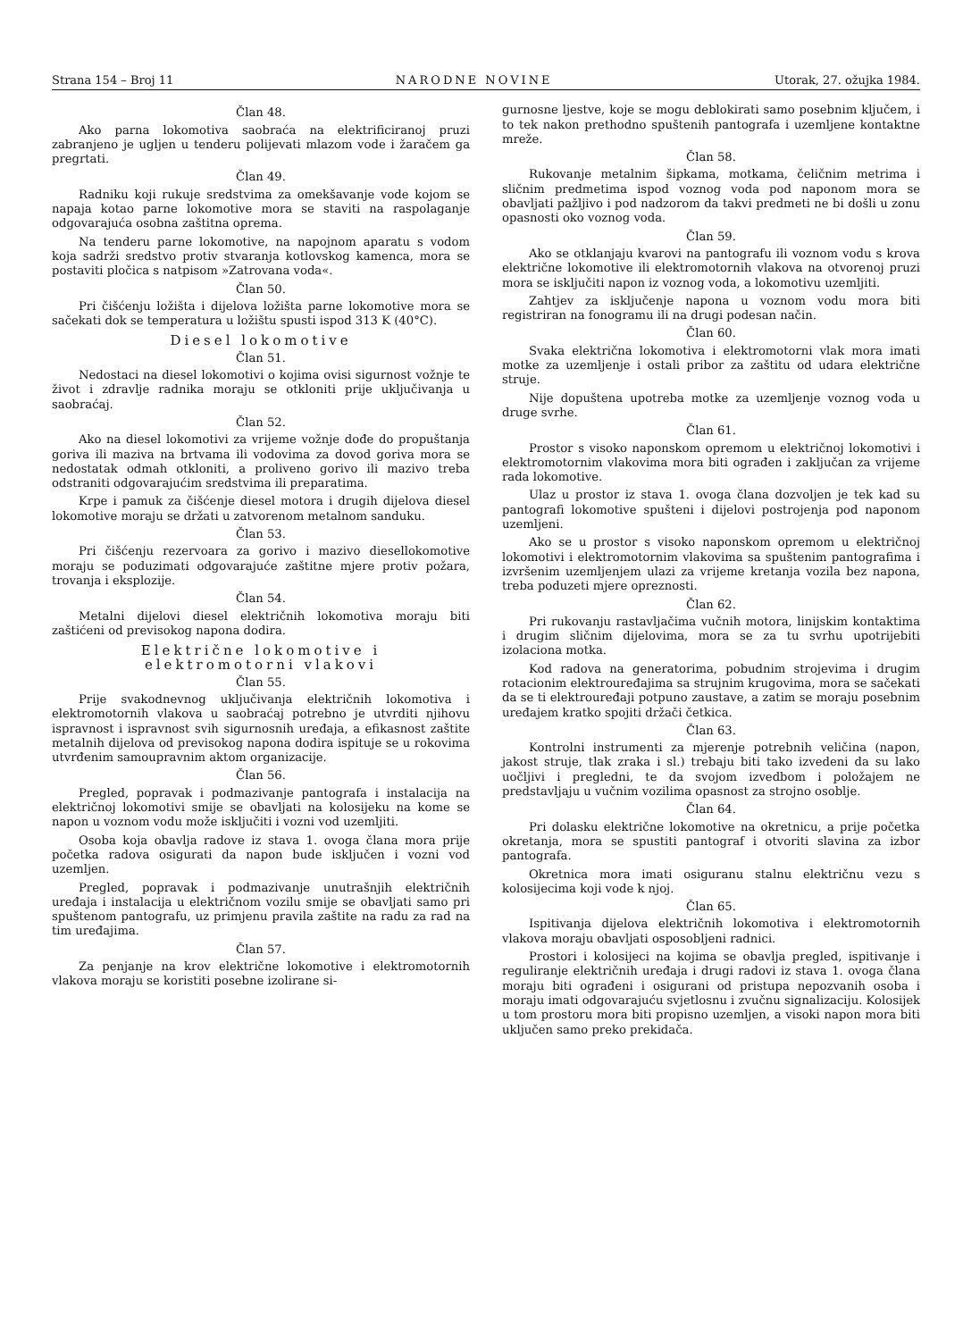Strana 154 – Broj 11 NARODNE NOVINE Utorak, 27. ožujka 1984.
Član 48.
Ako parna lokomotiva saobraća na elektrificiranoj pruzi zabranjeno je ugljen u tenderu polijevati mlazom vode i žaračem ga pregrtati.
Član 49.
Radniku koji rukuje sredstvima za omekšavanje vode kojom se napaja kotao parne lokomotive mora se staviti na raspolaganje odgovarajuća osobna zaštitna oprema.
Na tenderu parne lokomotive, na napojnom aparatu s vodom koja sadrži sredstvo protiv stvaranja kotlovskog kamenca, mora se postaviti pločica s natpisom »Zatrovana voda«.
Član 50.
Pri čišćenju ložišta i dijelova ložišta parne lokomotive mora se sačekati dok se temperatura u ložištu spusti ispod 313 K (40°C).
Diesel lokomotive
Član 51.
Nedostaci na diesel lokomotivi o kojima ovisi sigurnost vožnje te život i zdravlje radnika moraju se otkloniti prije uključivanja u saobraćaj.
Član 52.
Ako na diesel lokomotivi za vrijeme vožnje dođe do propuštanja goriva ili maziva na brtvama ili vodovima za dovod goriva mora se nedostatak odmah otkloniti, a proliveno gorivo ili mazivo treba odstraniti odgovarajućim sredstvima ili preparatima.
Krpe i pamuk za čišćenje diesel motora i drugih dijelova diesel lokomotive moraju se držati u zatvorenom metalnom sanduku.
Član 53.
Pri čišćenju rezervoara za gorivo i mazivo diesellokomotive moraju se poduzimati odgovarajuće zaštitne mjere protiv požara, trovanja i eksplozije.
Član 54.
Metalni dijelovi diesel električnih lokomotiva moraju biti zaštićeni od previsokog napona dodira.
Električne lokomotive i
elektromotorni vlakovi
Član 55.
Prije svakodnevnog uključivanja električnih lokomotiva i elektromotornih vlakova u saobraćaj potrebno je utvrditi njihovu ispravnost i ispravnost svih sigurnosnih uređaja, a efikasnost zaštite metalnih dijelova od previsokog napona dodira ispituje se u rokovima utvrđenim samoupravnim aktom organizacije.
Član 56.
Pregled, popravak i podmazivanje pantografa i instalacija na električnoj lokomotivi smije se obavljati na kolosijeku na kome se napon u voznom vodu može isključiti i vozni vod uzemljiti.
Osoba koja obavlja radove iz stava 1. ovoga člana mora prije početka radova osigurati da napon bude isključen i vozni vod uzemljen.
Pregled, popravak i podmazivanje unutrašnjih električnih uređaja i instalacija u električnom vozilu smije se obavljati samo pri spuštenom pantografu, uz primjenu pravila zaštite na radu za rad na tim uređajima.
Član 57.
Za penjanje na krov električne lokomotive i elektromotornih vlakova moraju se koristiti posebne izolirane si-
gurnosne ljestve, koje se mogu deblokirati samo posebnim ključem, i to tek nakon prethodno spuštenih pantografa i uzemljene kontaktne mreže.
Član 58.
Rukovanje metalnim šipkama, motkama, čeličnim metrima i sličnim predmetima ispod voznog voda pod naponom mora se obavljati pažljivo i pod nadzorom da takvi predmeti ne bi došli u zonu opasnosti oko voznog voda.
Član 59.
Ako se otklanjaju kvarovi na pantografu ili voznom vodu s krova električne lokomotive ili elektromotornih vlakova na otvorenoj pruzi mora se isključiti napon iz voznog voda, a lokomotivu uzemljiti.
Zahtjev za isključenje napona u voznom vodu mora biti registriran na fonogramu ili na drugi podesan način.
Član 60.
Svaka električna lokomotiva i elektromotorni vlak mora imati motke za uzemljenje i ostali pribor za zaštitu od udara električne struje.
Nije dopuštena upotreba motke za uzemljenje voznog voda u druge svrhe.
Član 61.
Prostor s visoko naponskom opremom u električnoj lokomotivi i elektromotornim vlakovima mora biti ograđen i zaključan za vrijeme rada lokomotive.
Ulaz u prostor iz stava 1. ovoga člana dozvoljen je tek kad su pantografi lokomotive spušteni i dijelovi postrojenja pod naponom uzemljeni.
Ako se u prostor s visoko naponskom opremom u električnoj lokomotivi i elektromotornim vlakovima sa spuštenim pantografima i izvršenim uzemljenjem ulazi za vrijeme kretanja vozila bez napona, treba poduzeti mjere opreznosti.
Član 62.
Pri rukovanju rastavljačima vučnih motora, linijskim kontaktima i drugim sličnim dijelovima, mora se za tu svrhu upotrijebiti izolaciona motka.
Kod radova na generatorima, pobudnim strojevima i drugim rotacionim elektrouređajima sa strujnim krugovima, mora se sačekati da se ti elektrouređaji potpuno zaustave, a zatim se moraju posebnim uređajem kratko spojiti držači četkica.
Član 63.
Kontrolni instrumenti za mjerenje potrebnih veličina (napon, jakost struje, tlak zraka i sl.) trebaju biti tako izvedeni da su lako uočljivi i pregledni, te da svojom izvedbom i položajem ne predstavljaju u vučnim vozilima opasnost za strojno osoblje.
Član 64.
Pri dolasku električne lokomotive na okretnicu, a prije početka okretanja, mora se spustiti pantograf i otvoriti slavina za izbor pantografa.
Okretnica mora imati osiguranu stalnu električnu vezu s kolosijecima koji vode k njoj.
Član 65.
Ispitivanja dijelova električnih lokomotiva i elektromotornih vlakova moraju obavljati osposobljeni radnici.
Prostori i kolosijeci na kojima se obavlja pregled, ispitivanje i reguliranje električnih uređaja i drugi radovi iz stava 1. ovoga člana moraju biti ograđeni i osigurani od pristupa nepozvanih osoba i moraju imati odgovarajuću svjetlosnu i zvučnu signalizaciju. Kolosijek u tom prostoru mora biti propisno uzemljen, a visoki napon mora biti uključen samo preko prekidača.